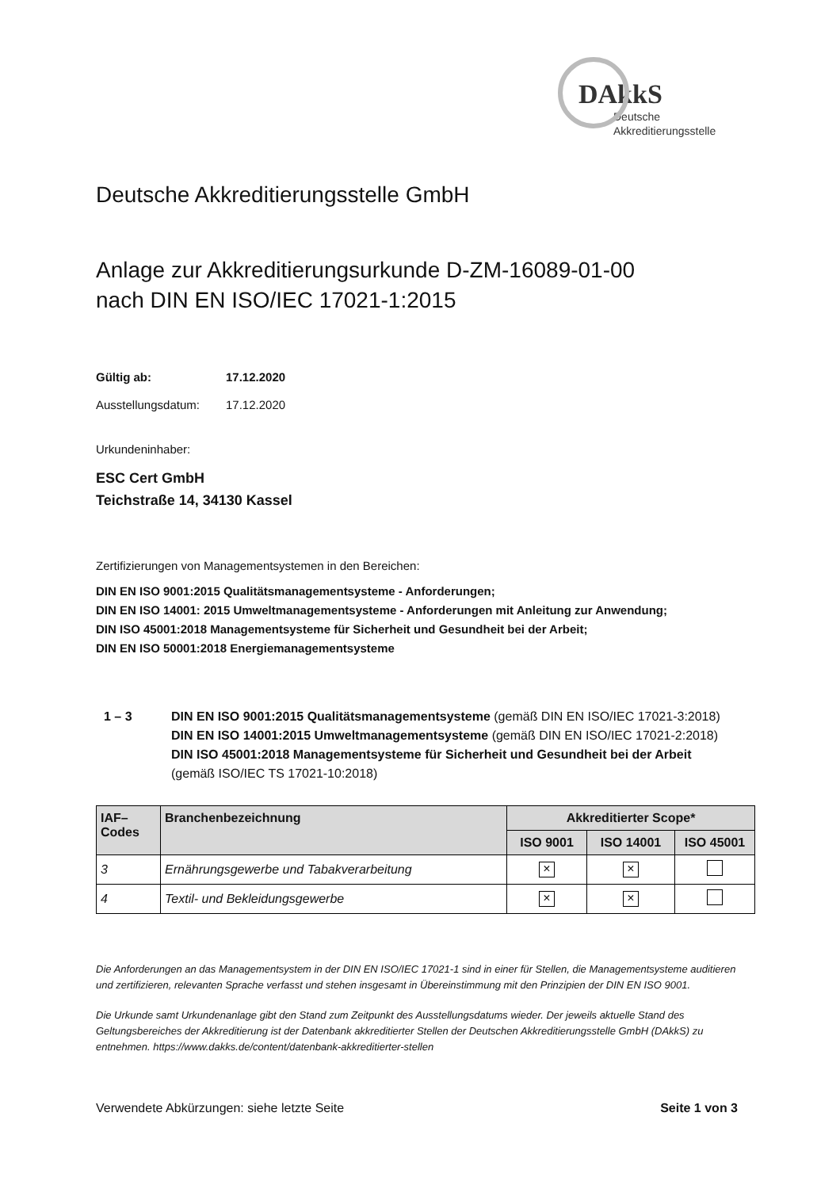DAkkS
Deutsche
Akkreditierungsstelle
Deutsche Akkreditierungsstelle GmbH
Anlage zur Akkreditierungsurkunde D-ZM-16089-01-00
nach DIN EN ISO/IEC 17021-1:2015
Gültig ab: 17.12.2020
Ausstellungsdatum: 17.12.2020
Urkundeninhaber:
ESC Cert GmbH
Teichstraße 14, 34130 Kassel
Zertifizierungen von Managementsystemen in den Bereichen:
DIN EN ISO 9001:2015 Qualitätsmanagementsysteme - Anforderungen;
DIN EN ISO 14001: 2015 Umweltmanagementsysteme - Anforderungen mit Anleitung zur Anwendung;
DIN ISO 45001:2018 Managementsysteme für Sicherheit und Gesundheit bei der Arbeit;
DIN EN ISO 50001:2018 Energiemanagementsysteme
1 – 3 DIN EN ISO 9001:2015 Qualitätsmanagementsysteme (gemäß DIN EN ISO/IEC 17021-3:2018)
DIN EN ISO 14001:2015 Umweltmanagementsysteme (gemäß DIN EN ISO/IEC 17021-2:2018)
DIN ISO 45001:2018 Managementsysteme für Sicherheit und Gesundheit bei der Arbeit
(gemäß ISO/IEC TS 17021-10:2018)
| IAF– Codes | Branchenbezeichnung | Akkreditierter Scope* | | |
| --- | --- | --- | --- | --- |
| | | ISO 9001 | ISO 14001 | ISO 45001 |
| 3 | Ernährungsgewerbe und Tabakverarbeitung | × | × | |
| 4 | Textil- und Bekleidungsgewerbe | × | × | |
Die Anforderungen an das Managementsystem in der DIN EN ISO/IEC 17021-1 sind in einer für Stellen, die Managementsysteme auditieren und zertifizieren, relevanten Sprache verfasst und stehen insgesamt in Übereinstimmung mit den Prinzipien der DIN EN ISO 9001.
Die Urkunde samt Urkundenanlage gibt den Stand zum Zeitpunkt des Ausstellungsdatums wieder. Der jeweils aktuelle Stand des Geltungsbereiches der Akkreditierung ist der Datenbank akkreditierter Stellen der Deutschen Akkreditierungsstelle GmbH (DAkkS) zu entnehmen. https://www.dakks.de/content/datenbank-akkreditierter-stellen
Verwendete Abkürzungen: siehe letzte Seite Seite 1 von 3